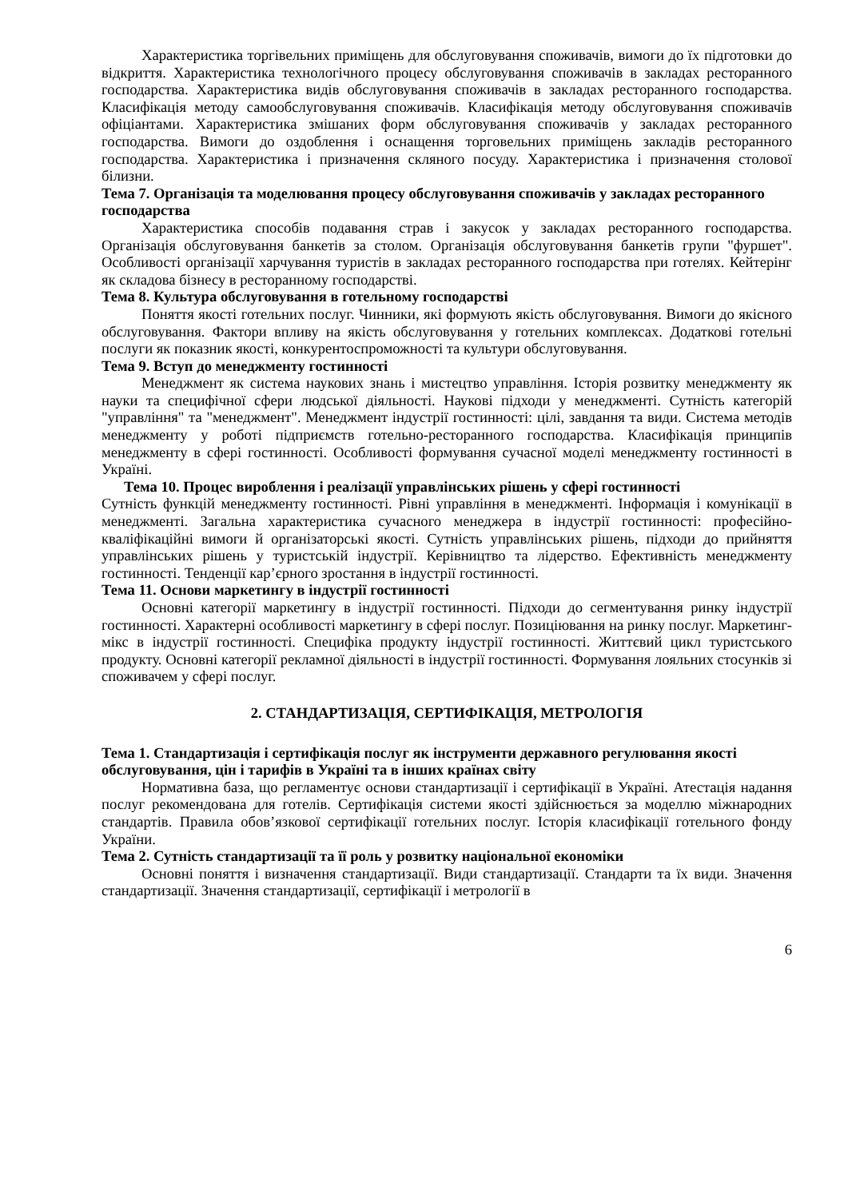Характеристика торгівельних приміщень для обслуговування споживачів, вимоги до їх підготовки до відкриття. Характеристика технологічного процесу обслуговування споживачів в закладах ресторанного господарства. Характеристика видів обслуговування споживачів в закладах ресторанного господарства. Класифікація методу самообслуговування споживачів. Класифікація методу обслуговування споживачів офіціантами. Характеристика змішаних форм обслуговування споживачів у закладах ресторанного господарства. Вимоги до оздоблення і оснащення торговельних приміщень закладів ресторанного господарства. Характеристика і призначення скляного посуду. Характеристика і призначення столової білизни.
Тема 7. Організація та моделювання процесу обслуговування споживачів у закладах ресторанного господарства
Характеристика способів подавання страв і закусок у закладах ресторанного господарства. Організація обслуговування банкетів за столом. Організація обслуговування банкетів групи "фуршет". Особливості організації харчування туристів в закладах ресторанного господарства при готелях. Кейтерінг як складова бізнесу в ресторанному господарстві.
Тема 8. Культура обслуговування в готельному господарстві
Поняття якості готельних послуг. Чинники, які формують якість обслуговування. Вимоги до якісного обслуговування. Фактори впливу на якість обслуговування у готельних комплексах. Додаткові готельні послуги як показник якості, конкурентоспроможності та культури обслуговування.
Тема 9. Вступ до менеджменту гостинності
Менеджмент як система наукових знань і мистецтво управління. Історія розвитку менеджменту як науки та специфічної сфери людської діяльності. Наукові підходи у менеджменті. Сутність категорій "управління" та "менеджмент". Менеджмент індустрії гостинності: цілі, завдання та види. Система методів менеджменту у роботі підприємств готельно-ресторанного господарства. Класифікація принципів менеджменту в сфері гостинності. Особливості формування сучасної моделі менеджменту гостинності в Україні.
Тема 10. Процес вироблення і реалізації управлінських рішень у сфері гостинності
Сутність функцій менеджменту гостинності. Рівні управління в менеджменті. Інформація і комунікації в менеджменті. Загальна характеристика сучасного менеджера в індустрії гостинності: професійно-кваліфікаційні вимоги й організаторські якості. Сутність управлінських рішень, підходи до прийняття управлінських рішень у туристській індустрії. Керівництво та лідерство. Ефективність менеджменту гостинності. Тенденції кар’єрного зростання в індустрії гостинності.
Тема 11. Основи маркетингу в індустрії гостинності
Основні категорії маркетингу в індустрії гостинності. Підходи до сегментування ринку індустрії гостинності. Характерні особливості маркетингу в сфері послуг. Позиціювання на ринку послуг. Маркетинг-мікс в індустрії гостинності. Специфіка продукту індустрії гостинності. Життєвий цикл туристського продукту. Основні категорії рекламної діяльності в індустрії гостинності. Формування лояльних стосунків зі споживачем у сфері послуг.
2. СТАНДАРТИЗАЦІЯ, СЕРТИФІКАЦІЯ, МЕТРОЛОГІЯ
Тема 1. Стандартизація і сертифікація послуг як інструменти державного регулювання якості обслуговування, цін і тарифів в Україні та в інших країнах світу
Нормативна база, що регламентує основи стандартизації і сертифікації в Україні. Атестація надання послуг рекомендована для готелів. Сертифікація системи якості здійснюється за моделлю міжнародних стандартів. Правила обов’язкової сертифікації готельних послуг. Історія класифікації готельного фонду України.
Тема 2. Сутність стандартизації та її роль у розвитку національної економіки
Основні поняття і визначення стандартизації. Види стандартизації. Стандарти та їх види. Значення стандартизації. Значення стандартизації, сертифікації і метрології в
6